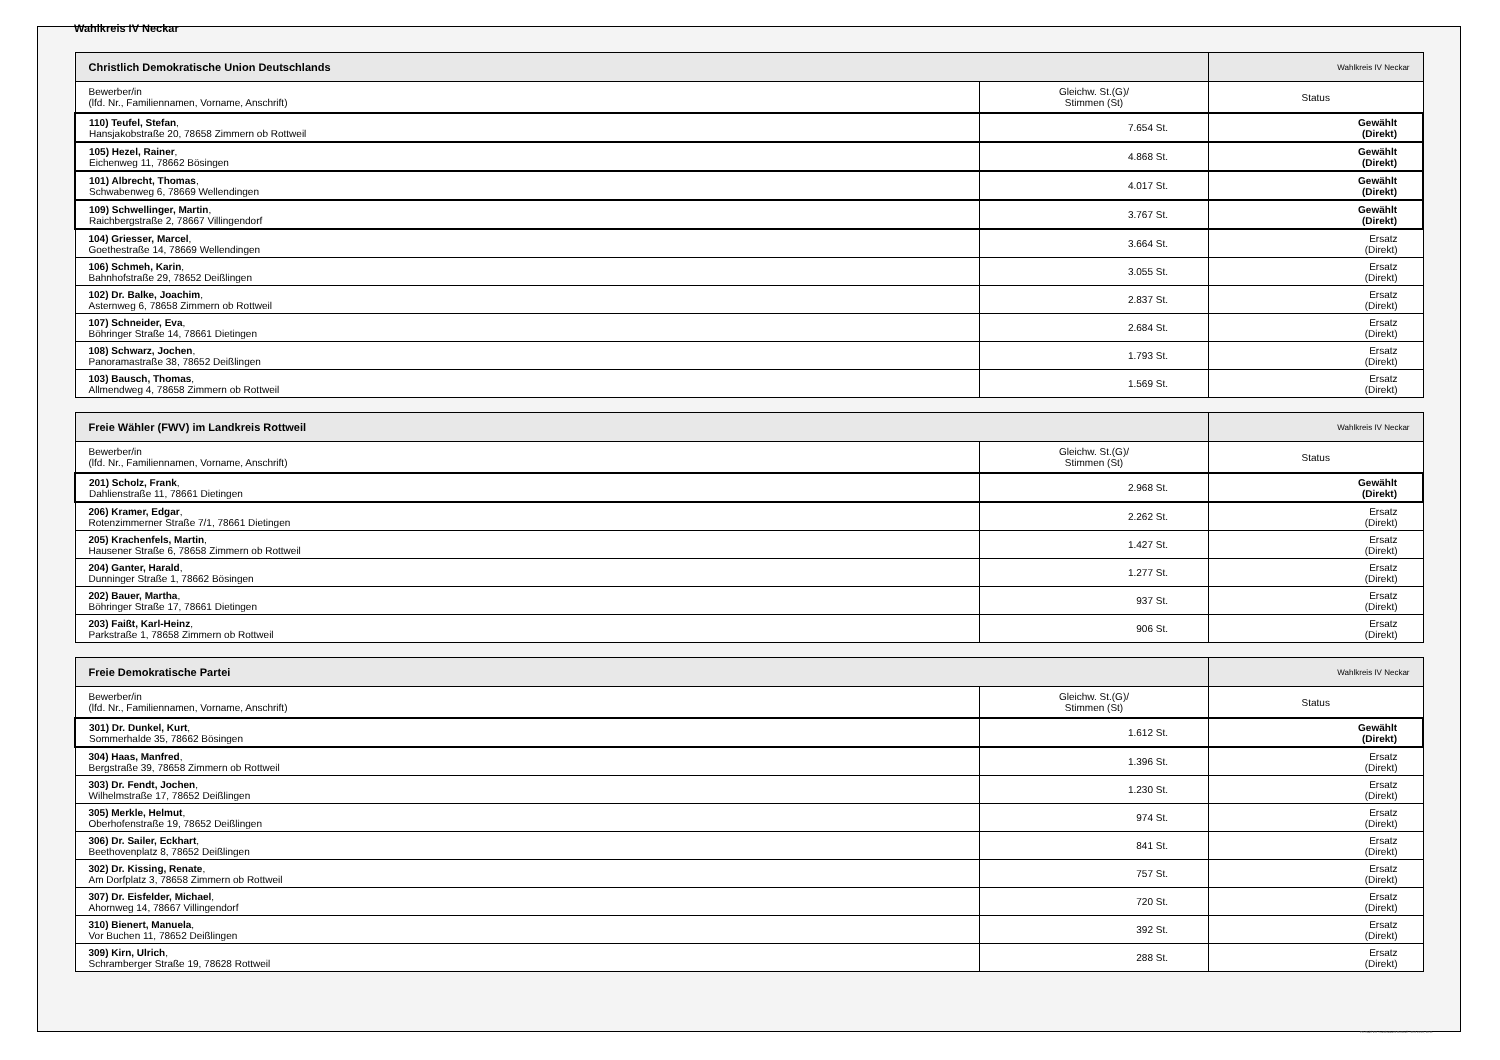Wahlkreis IV Neckar
| Christlich Demokratische Union Deutschlands | | Wahlkreis IV Neckar |
| --- | --- | --- |
| Bewerber/in (lfd. Nr., Familiennamen, Vorname, Anschrift) | Gleichw. St.(G)/ Stimmen (St) | Status |
| 110) Teufel, Stefan , Hansjakobstraße 20, 78658 Zimmern ob Rottweil | 7.654 St. | Gewählt (Direkt) |
| 105) Hezel, Rainer , Eichenweg 11, 78662 Bösingen | 4.868 St. | Gewählt (Direkt) |
| 101) Albrecht, Thomas , Schwabenweg 6, 78669 Wellendingen | 4.017 St. | Gewählt (Direkt) |
| 109) Schwellinger, Martin , Raichbergstraße 2, 78667 Villingendorf | 3.767 St. | Gewählt (Direkt) |
| 104) Griesser, Marcel , Goethestraße 14, 78669 Wellendingen | 3.664 St. | Ersatz (Direkt) |
| 106) Schmeh, Karin , Bahnhofstraße 29, 78652 Deißlingen | 3.055 St. | Ersatz (Direkt) |
| 102) Dr. Balke, Joachim , Asternweg 6, 78658 Zimmern ob Rottweil | 2.837 St. | Ersatz (Direkt) |
| 107) Schneider, Eva , Böhringer Straße 14, 78661 Dietingen | 2.684 St. | Ersatz (Direkt) |
| 108) Schwarz, Jochen , Panoramastraße 38, 78652 Deißlingen | 1.793 St. | Ersatz (Direkt) |
| 103) Bausch, Thomas , Allmendweg 4, 78658 Zimmern ob Rottweil | 1.569 St. | Ersatz (Direkt) |
| Freie Wähler (FWV) im Landkreis Rottweil | | Wahlkreis IV Neckar |
| --- | --- | --- |
| Bewerber/in (lfd. Nr., Familiennamen, Vorname, Anschrift) | Gleichw. St.(G)/ Stimmen (St) | Status |
| 201) Scholz, Frank , Dahlienstraße 11, 78661 Dietingen | 2.968 St. | Gewählt (Direkt) |
| 206) Kramer, Edgar , Rotenzimmerner Straße 7/1, 78661 Dietingen | 2.262 St. | Ersatz (Direkt) |
| 205) Krachenfels, Martin , Hausener Straße 6, 78658 Zimmern ob Rottweil | 1.427 St. | Ersatz (Direkt) |
| 204) Ganter, Harald , Dunninger Straße 1, 78662 Bösingen | 1.277 St. | Ersatz (Direkt) |
| 202) Bauer, Martha , Böhringer Straße 17, 78661 Dietingen | 937 St. | Ersatz (Direkt) |
| 203) Faißt, Karl-Heinz , Parkstraße 1, 78658 Zimmern ob Rottweil | 906 St. | Ersatz (Direkt) |
| Freie Demokratische Partei | | Wahlkreis IV Neckar |
| --- | --- | --- |
| Bewerber/in (lfd. Nr., Familiennamen, Vorname, Anschrift) | Gleichw. St.(G)/ Stimmen (St) | Status |
| 301) Dr. Dunkel, Kurt , Sommerhalde 35, 78662 Bösingen | 1.612 St. | Gewählt (Direkt) |
| 304) Haas, Manfred , Bergstraße 39, 78658 Zimmern ob Rottweil | 1.396 St. | Ersatz (Direkt) |
| 303) Dr. Fendt, Jochen , Wilhelmstraße 17, 78652 Deißlingen | 1.230 St. | Ersatz (Direkt) |
| 305) Merkle, Helmut , Oberhofenstraße 19, 78652 Deißlingen | 974 St. | Ersatz (Direkt) |
| 306) Dr. Sailer, Eckhart , Beethovenplatz 8, 78652 Deißlingen | 841 St. | Ersatz (Direkt) |
| 302) Dr. Kissing, Renate , Am Dorfplatz 3, 78658 Zimmern ob Rottweil | 757 St. | Ersatz (Direkt) |
| 307) Dr. Eisfelder, Michael , Ahornweg 14, 78667 Villingendorf | 720 St. | Ersatz (Direkt) |
| 310) Bienert, Manuela , Vor Buchen 11, 78652 Deißlingen | 392 St. | Ersatz (Direkt) |
| 309) Kirn, Ulrich , Schramberger Straße 19, 78628 Rottweil | 288 St. | Ersatz (Direkt) |
PC-Wahl 9.0 - Landratsamt Rottweil - 26.6.2014, 10:11